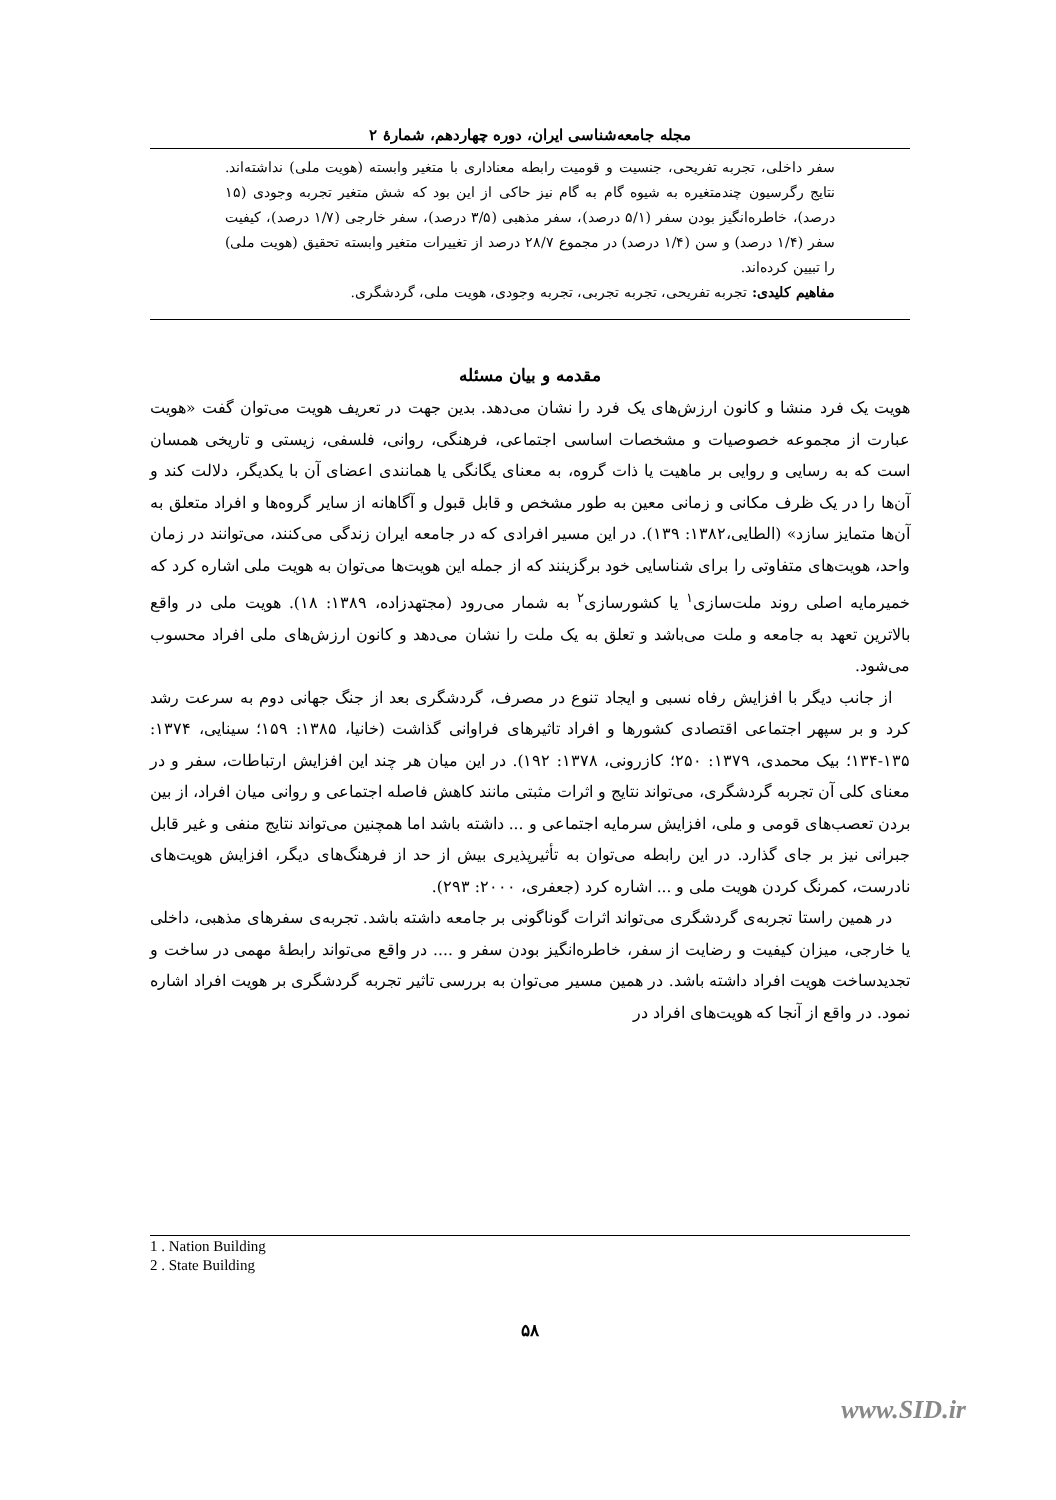مجله جامعه‌شناسی ایران، دوره چهاردهم، شمارهٔ ۲
سفر داخلی، تجربه تفریحی، جنسیت و قومیت رابطه معناداری با متغیر وابسته (هویت ملی) نداشته‌اند. نتایج رگرسیون چندمتغیره به شیوه گام به گام نیز حاکی از این بود که شش متغیر تجربه وجودی (۱۵ درصد)، خاطره‌انگیز بودن سفر (۵/۱ درصد)، سفر مذهبی (۳/۵ درصد)، سفر خارجی (۱/۷ درصد)، کیفیت سفر (۱/۴ درصد) و سن (۱/۴ درصد) در مجموع ۲۸/۷ درصد از تغییرات متغیر وابسته تحقیق (هویت ملی) را تبیین کرده‌اند.
مفاهیم کلیدی: تجربه تفریحی، تجربه تجربی، تجربه وجودی، هویت ملی، گردشگری.
مقدمه و بیان مسئله
هویت یک فرد منشا و کانون ارزش‌های یک فرد را نشان می‌دهد. بدین جهت در تعریف هویت می‌توان گفت «هویت عبارت از مجموعه خصوصیات و مشخصات اساسی اجتماعی، فرهنگی، روانی، فلسفی، زیستی و تاریخی همسان است که به رسایی و روایی بر ماهیت یا ذات گروه، به معنای یگانگی یا همانندی اعضای آن با یکدیگر، دلالت کند و آن‌ها را در یک ظرف مکانی و زمانی معین به طور مشخص و قابل قبول و آگاهانه از سایر گروه‌ها و افراد متعلق به آن‌ها متمایز سازد» (الطایی،۱۳۸۲: ۱۳۹). در این مسیر افرادی که در جامعه ایران زندگی می‌کنند، می‌توانند در زمان واحد، هویت‌های متفاوتی را برای شناسایی خود برگزینند که از جمله این هویت‌ها می‌توان به هویت ملی اشاره کرد که خمیرمایه اصلی روند ملت‌سازی<sup>۱</sup> یا کشورسازی<sup>۲</sup> به شمار می‌رود (مجتهدزاده، ۱۳۸۹: ۱۸). هویت ملی در واقع بالاترین تعهد به جامعه و ملت می‌باشد و تعلق به یک ملت را نشان می‌دهد و کانون ارزش‌های ملی افراد محسوب می‌شود.
از جانب دیگر با افزایش رفاه نسبی و ایجاد تنوع در مصرف، گردشگری بعد از جنگ جهانی دوم به سرعت رشد کرد و بر سپهر اجتماعی اقتصادی کشورها و افراد تاثیرهای فراوانی گذاشت (خانیا، ۱۳۸۵: ۱۵۹؛ سینایی، ۱۳۷۴: ۱۳۵-۱۳۴؛ بیک محمدی، ۱۳۷۹: ۲۵۰؛ کازرونی، ۱۳۷۸: ۱۹۲). در این میان هر چند این افزایش ارتباطات، سفر و در معنای کلی آن تجربه گردشگری، می‌تواند نتایج و اثرات مثبتی مانند کاهش فاصله اجتماعی و روانی میان افراد، از بین بردن تعصب‌های قومی و ملی، افزایش سرمایه اجتماعی و ... داشته باشد اما همچنین می‌تواند نتایج منفی و غیر قابل جبرانی نیز بر جای گذارد. در این رابطه می‌توان به تأثیرپذیری بیش از حد از فرهنگ‌های دیگر، افزایش هویت‌های نادرست، کمرنگ کردن هویت ملی و ... اشاره کرد (جعفری، ۲۰۰۰: ۲۹۳).
در همین راستا تجربه‌ی گردشگری می‌تواند اثرات گوناگونی بر جامعه داشته باشد. تجربه‌ی سفرهای مذهبی، داخلی یا خارجی، میزان کیفیت و رضایت از سفر، خاطره‌انگیز بودن سفر و .... در واقع می‌تواند رابطهٔ مهمی در ساخت و تجدیدساخت هویت افراد داشته باشد. در همین مسیر می‌توان به بررسی تاثیر تجربه گردشگری بر هویت افراد اشاره نمود. در واقع از آنجا که هویت‌های افراد در
1 . Nation Building
2 . State Building
۵۸
www.SID.ir